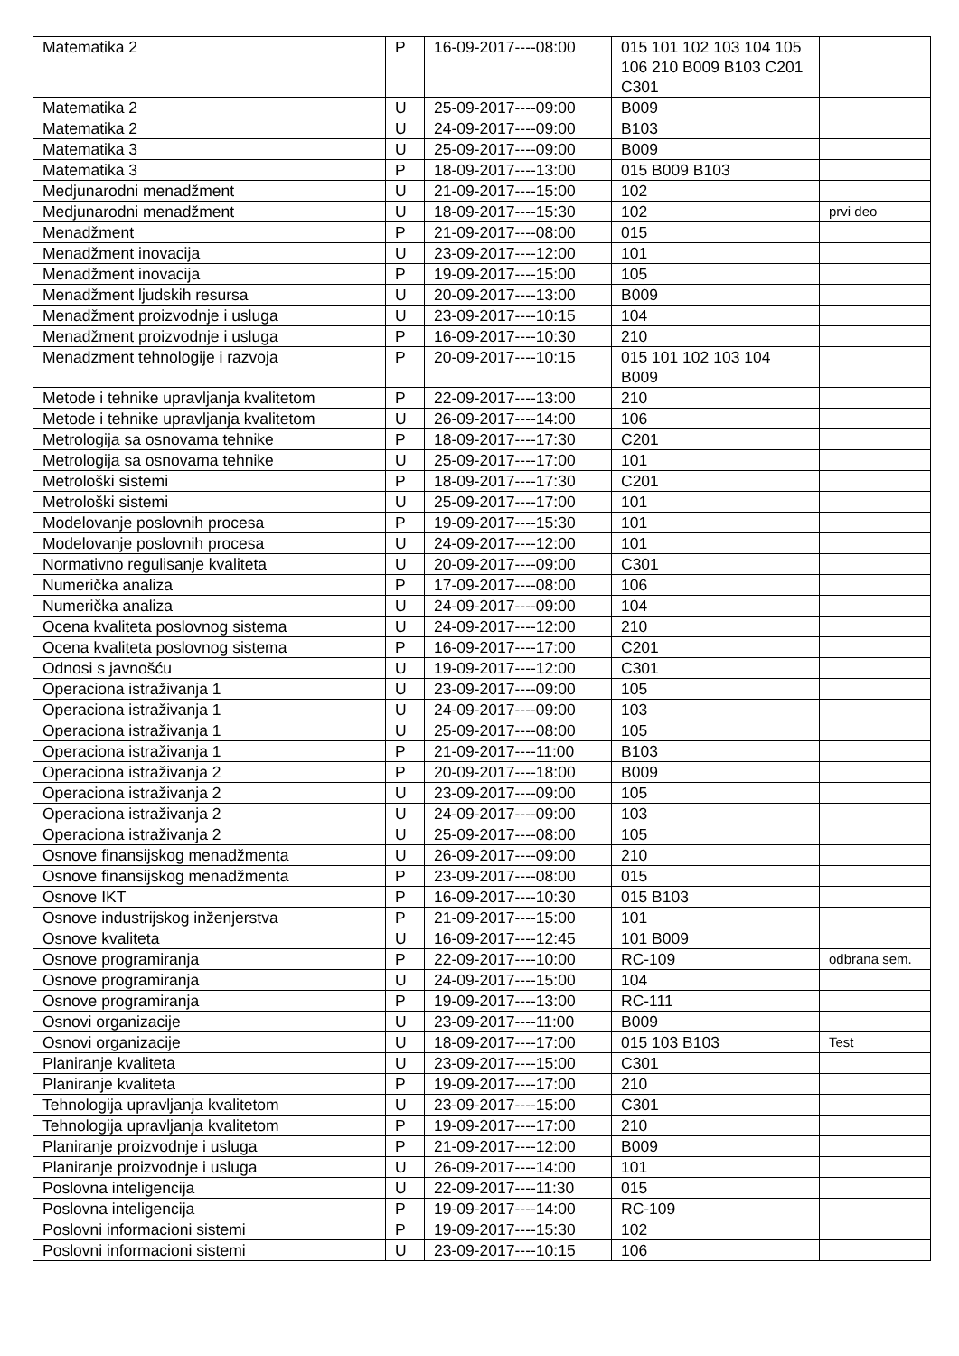| Matematika 2 | P | 16-09-2017----08:00 | 015 101 102 103 104 105 106 210 B009 B103 C201 C301 | |
| Matematika 2 | U | 25-09-2017----09:00 | B009 | |
| Matematika 2 | U | 24-09-2017----09:00 | B103 | |
| Matematika 3 | U | 25-09-2017----09:00 | B009 | |
| Matematika 3 | P | 18-09-2017----13:00 | 015 B009 B103 | |
| Medjunarodni menadžment | U | 21-09-2017----15:00 | 102 | |
| Medjunarodni menadžment | U | 18-09-2017----15:30 | 102 | prvi deo |
| Menadžment | P | 21-09-2017----08:00 | 015 | |
| Menadžment inovacija | U | 23-09-2017----12:00 | 101 | |
| Menadžment inovacija | P | 19-09-2017----15:00 | 105 | |
| Menadžment ljudskih resursa | U | 20-09-2017----13:00 | B009 | |
| Menadžment proizvodnje i usluga | U | 23-09-2017----10:15 | 104 | |
| Menadžment proizvodnje i usluga | P | 16-09-2017----10:30 | 210 | |
| Menadzment tehnologije i razvoja | P | 20-09-2017----10:15 | 015 101 102 103 104 B009 | |
| Metode i tehnike upravljanja kvalitetom | P | 22-09-2017----13:00 | 210 | |
| Metode i tehnike upravljanja kvalitetom | U | 26-09-2017----14:00 | 106 | |
| Metrologija sa osnovama tehnike | P | 18-09-2017----17:30 | C201 | |
| Metrologija sa osnovama tehnike | U | 25-09-2017----17:00 | 101 | |
| Metrološki sistemi | P | 18-09-2017----17:30 | C201 | |
| Metrološki sistemi | U | 25-09-2017----17:00 | 101 | |
| Modelovanje poslovnih procesa | P | 19-09-2017----15:30 | 101 | |
| Modelovanje poslovnih procesa | U | 24-09-2017----12:00 | 101 | |
| Normativno regulisanje kvaliteta | U | 20-09-2017----09:00 | C301 | |
| Numerička analiza | P | 17-09-2017----08:00 | 106 | |
| Numerička analiza | U | 24-09-2017----09:00 | 104 | |
| Ocena kvaliteta poslovnog sistema | U | 24-09-2017----12:00 | 210 | |
| Ocena kvaliteta poslovnog sistema | P | 16-09-2017----17:00 | C201 | |
| Odnosi s javnošću | U | 19-09-2017----12:00 | C301 | |
| Operaciona istraživanja 1 | U | 23-09-2017----09:00 | 105 | |
| Operaciona istraživanja 1 | U | 24-09-2017----09:00 | 103 | |
| Operaciona istraživanja 1 | U | 25-09-2017----08:00 | 105 | |
| Operaciona istraživanja 1 | P | 21-09-2017----11:00 | B103 | |
| Operaciona istraživanja 2 | P | 20-09-2017----18:00 | B009 | |
| Operaciona istraživanja 2 | U | 23-09-2017----09:00 | 105 | |
| Operaciona istraživanja 2 | U | 24-09-2017----09:00 | 103 | |
| Operaciona istraživanja 2 | U | 25-09-2017----08:00 | 105 | |
| Osnove finansijskog menadžmenta | U | 26-09-2017----09:00 | 210 | |
| Osnove finansijskog menadžmenta | P | 23-09-2017----08:00 | 015 | |
| Osnove IKT | P | 16-09-2017----10:30 | 015 B103 | |
| Osnove industrijskog inženjerstva | P | 21-09-2017----15:00 | 101 | |
| Osnove kvaliteta | U | 16-09-2017----12:45 | 101 B009 | |
| Osnove programiranja | P | 22-09-2017----10:00 | RC-109 | odbrana sem. |
| Osnove programiranja | U | 24-09-2017----15:00 | 104 | |
| Osnove programiranja | P | 19-09-2017----13:00 | RC-111 | |
| Osnovi organizacije | U | 23-09-2017----11:00 | B009 | |
| Osnovi organizacije | U | 18-09-2017----17:00 | 015 103 B103 | Test |
| Planiranje kvaliteta | U | 23-09-2017----15:00 | C301 | |
| Planiranje kvaliteta | P | 19-09-2017----17:00 | 210 | |
| Tehnologija upravljanja kvalitetom | U | 23-09-2017----15:00 | C301 | |
| Tehnologija upravljanja kvalitetom | P | 19-09-2017----17:00 | 210 | |
| Planiranje proizvodnje i usluga | P | 21-09-2017----12:00 | B009 | |
| Planiranje proizvodnje i usluga | U | 26-09-2017----14:00 | 101 | |
| Poslovna inteligencija | U | 22-09-2017----11:30 | 015 | |
| Poslovna inteligencija | P | 19-09-2017----14:00 | RC-109 | |
| Poslovni informacioni sistemi | P | 19-09-2017----15:30 | 102 | |
| Poslovni informacioni sistemi | U | 23-09-2017----10:15 | 106 | |